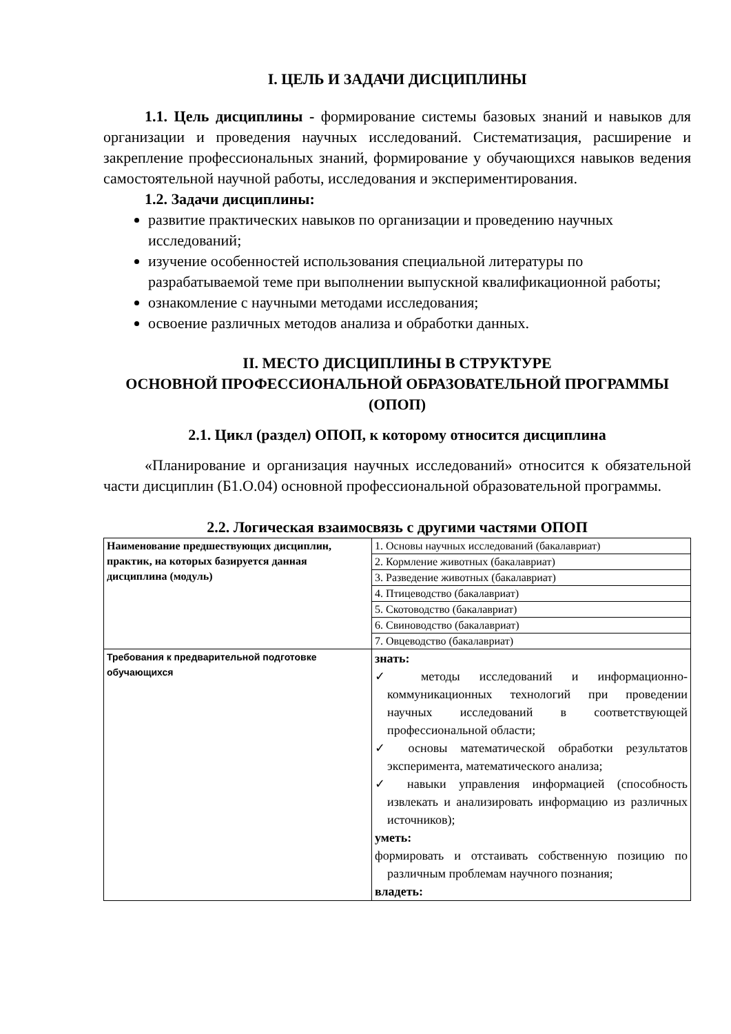I. ЦЕЛЬ И ЗАДАЧИ ДИСЦИПЛИНЫ
1.1. Цель дисциплины - формирование системы базовых знаний и навыков для организации и проведения научных исследований. Систематизация, расширение и закрепление профессиональных знаний, формирование у обучающихся навыков ведения самостоятельной научной работы, исследования и экспериментирования.
1.2. Задачи дисциплины:
развитие практических навыков по организации и проведению научных исследований;
изучение особенностей использования специальной литературы по разрабатываемой теме при выполнении выпускной квалификационной работы;
ознакомление с научными методами исследования;
освоение различных методов анализа и обработки данных.
II. МЕСТО ДИСЦИПЛИНЫ В СТРУКТУРЕ
ОСНОВНОЙ ПРОФЕССИОНАЛЬНОЙ ОБРАЗОВАТЕЛЬНОЙ ПРОГРАММЫ (ОПОП)
2.1. Цикл (раздел) ОПОП, к которому относится дисциплина
«Планирование и организация научных исследований» относится к обязательной части дисциплин (Б1.О.04) основной профессиональной образовательной программы.
2.2. Логическая взаимосвязь с другими частями ОПОП
| Наименование предшествующих дисциплин, практик, на которых базируется данная дисциплина (модуль) | 1. Основы научных исследований (бакалавриат) |
| | 2. Кормление животных (бакалавриат) |
| | 3. Разведение животных (бакалавриат) |
| | 4. Птицеводство (бакалавриат) |
| | 5. Скотоводство (бакалавриат) |
| | 6. Свиноводство (бакалавриат) |
| | 7. Овцеводство (бакалавриат) |
| Требования к предварительной подготовке обучающихся | знать: ✓ методы исследований и информационно-коммуникационных технологий при проведении научных исследований в соответствующей профессиональной области; ✓ основы математической обработки результатов эксперимента, математического анализа; ✓ навыки управления информацией (способность извлекать и анализировать информацию из различных источников); уметь: формировать и отстаивать собственную позицию по различным проблемам научного познания; владеть: |